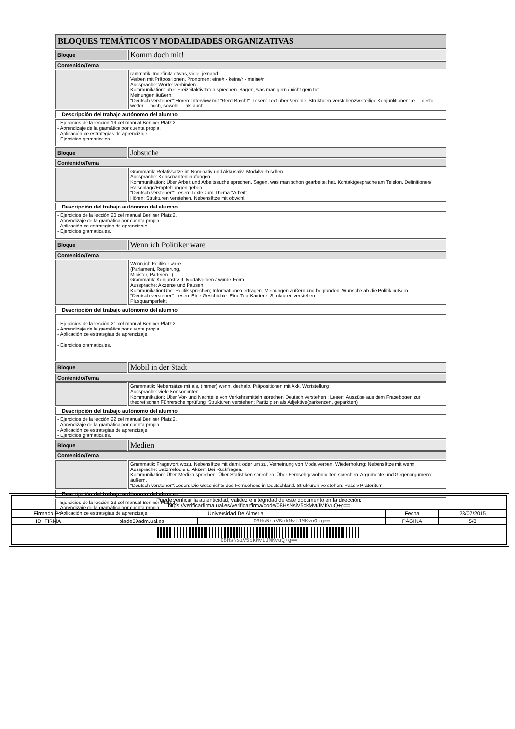| BLOQUES TEMÁTICOS Y MODALIDADES ORGANIZATIVAS | |
| Bloque | Komm doch mit! |
| Contenido/Tema | |
| | rammatik: Indefinita:etwas, viele, jemand... Verben mit Präpositionen. Pronomen: eine/r - keine/r - meine/r Aussprache: Wörter verbinden. Kommunikation: über Freizeitaktivitäten sprechen. Sagen, was man gern / nicht gern tut Meinungen äußern. "Deutsch verstehen":Hören: Interview mit "Gerd Brecht". Lesen: Text über Vereine. Strukturen verstehenzweiteilige Konjunktionen: je ... desto, weder ... noch, sowohl ... als auch. |
| Descripción del trabajo autónomo del alumno | |
| - Ejercicios de la lección 19 del manual Berliner Platz 2. - Aprendizaje de la gramática por cuenta propia. - Aplicación de estrategias de aprendizaje. - Ejercicios gramaticales. | |
| Bloque | Jobsuche |
| Contenido/Tema | |
| | Grammatik: Relativsätze im Nominativ und Akkusativ. Modalverb sollen Aussprache: Konsonantenhäufungen. Kommunikation: Über Arbeit und Arbeitssuche sprechen. Sagen, was man schon gearbeitet hat. Kontaktgespräche am Telefon. Definitionen/ Ratschläge/Empfehlungen geben. "Deutsch verstehen":Lesen: Texte zum Thema "Arbeit" Hören: Strukturen verstehen. Nebensätze mit obwohl. |
| Descripción del trabajo autónomo del alumno | |
| - Ejercicios de la lección 20 del manual Berliner Platz 2. - Aprendizaje de la gramática por cuenta propia. - Aplicación de estrategias de aprendizaje. - Ejercicios gramaticales. | |
| Bloque | Wenn ich Politiker wäre |
| Contenido/Tema | |
| | Wenn ich Politiker wäre... (Parlament, Regierung, Minister, Parteien...); Grammatik: Konjunktiv II: Modalverben / würde-Form. Aussprache: Akzente und Pausen KommunikationÜber Politik sprechen; Informationen erfragen. Meinungen äußern und begründen. Wünsche ab die Politik äußern. "Deutsch verstehen":Lesen: Eine Geschichte: Eine Top-Karriere. Strukturen verstehen: Plusquamperfekt |
| Descripción del trabajo autónomo del alumno | |
| - Ejercicios de la lección 21 del manual Berliner Platz 2. - Aprendizaje de la gramática por cuenta propia. - Aplicación de estrategias de aprendizaje. - Ejercicios gramaticales. | |
| Bloque | Mobil in der Stadt |
| Contenido/Tema | |
| | Grammatik: Nebensätze mit als, (immer) wenn, deshalb. Präpositionen mit Akk. Wortstellung Aussprache: viele Konsonanten. Kommunikation: Über Vor- und Nachteile von Verkehrsmitteln sprechen"Deutsch verstehen": Lesen: Auszüge aus dem Fragebogen zur theoretischen Führerscheinprüfung. Strukturen verstehen: Partizipien als Adjektive(parkenden, geparkten) |
| Descripción del trabajo autónomo del alumno | |
| - Ejercicios de la lección 22 del manual Berliner Platz 2. - Aprendizaje de la gramática por cuenta propia. - Aplicación de estrategias de aprendizaje. - Ejercicios gramaticales. | |
| Bloque | Medien |
| Contenido/Tema | |
| | Grammatik: Fragewort wozu. Nebensätze mit damit oder um zu. Verneinung von Modalverben. Wiederholung: Nebensätze mit wenn Aussprache: Satzmelodie u. Akzent Bei Rückfragen. Kommunikation: Über Medien sprechen. Über Statistiken sprechen. Über Fernsehgewohnheiten sprechen. Argumente und Gegenargumente äußern. "Deutsch verstehen":Lesen: Die Geschichte des Fernsehens in Deutschland. Strukturen verstehen: Passiv Präteritum |
| Descripción del trabajo autónomo del alumno | |
| - Ejercicios de la lección 23 del manual Berliner Platz 2. - Aprendizaje de la gramática por cuenta propia. - Aplicación de estrategias de aprendizaje. | |
| Puede verificar la autenticidad, validez e integridad de este documento en la dirección: https://verificarfirma.ual.es/verificarfirma/code/08HsNsiV5ckMvtJMKvuQ+g== | | | | |
| Firmado Por | Universidad De Almeria | | Fecha | 23/07/2015 |
| ID. FIRMA | blade39adm.ual.es | 08HsNsiV5ckMvtJMKvuQ+g== | PÁGINA | 5/8 |
| 08HsNsiV5ckMvtJMKvuQ+g== | | | | |